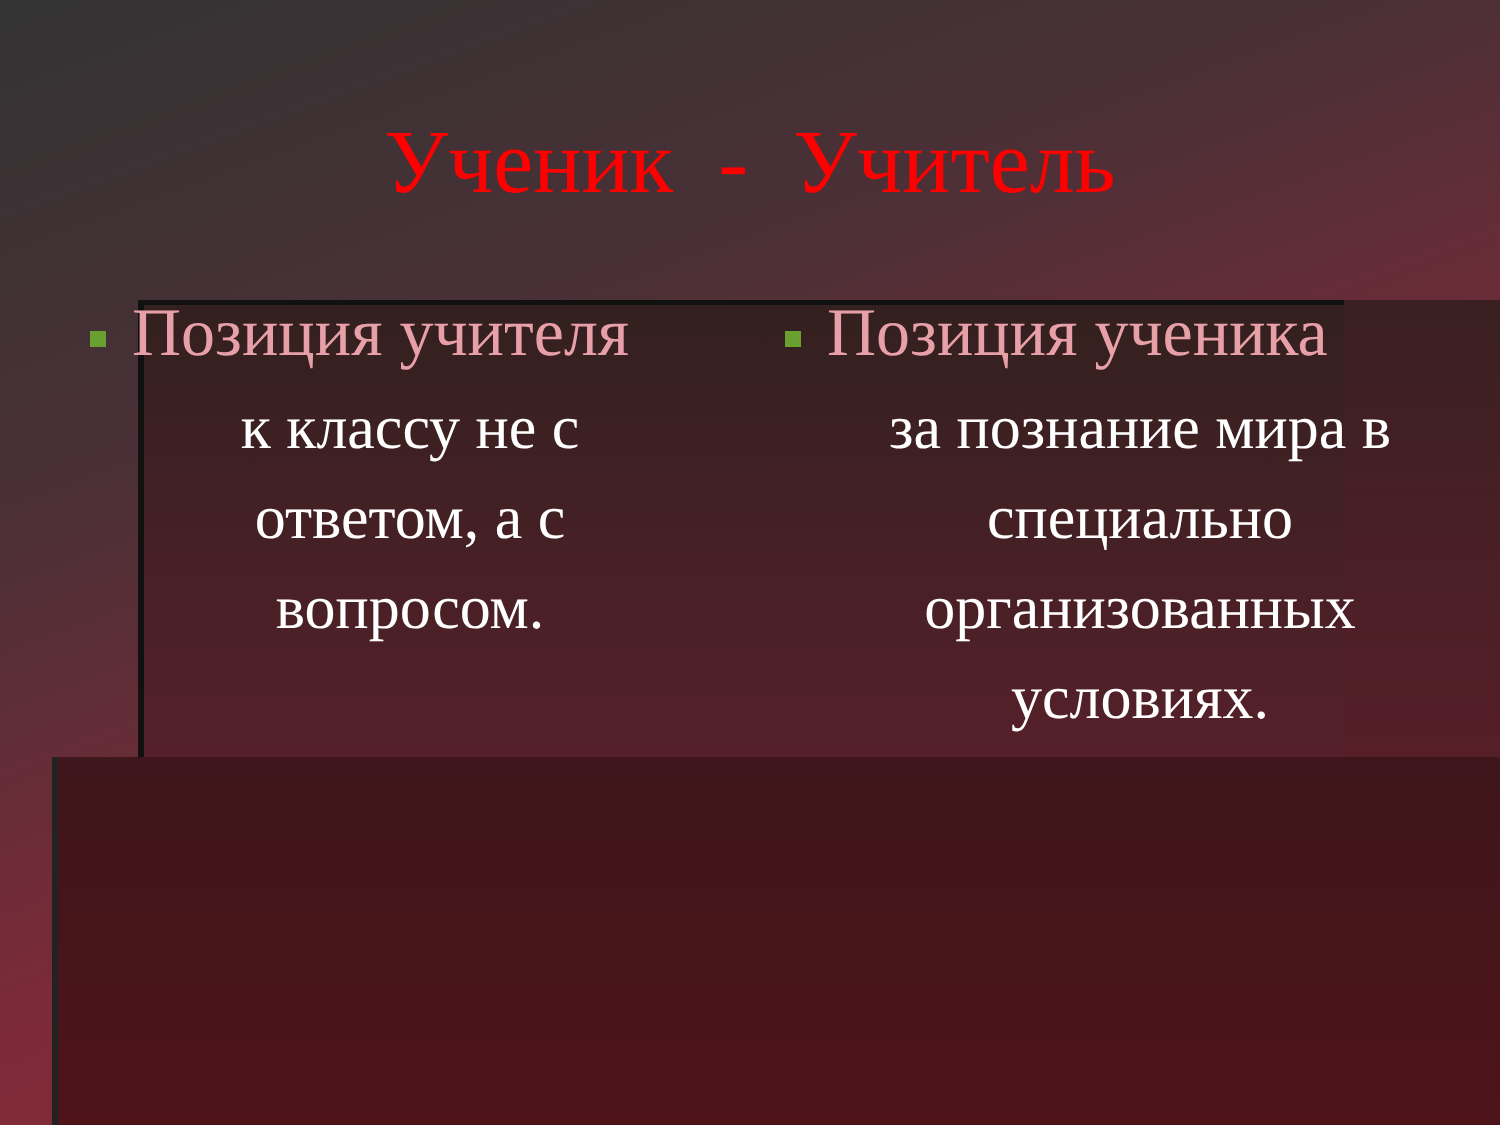Ученик - Учитель
Позиция учителя
к классу не с
ответом, а с
вопросом.
Позиция ученика
за познание мира в специально организованных условиях.